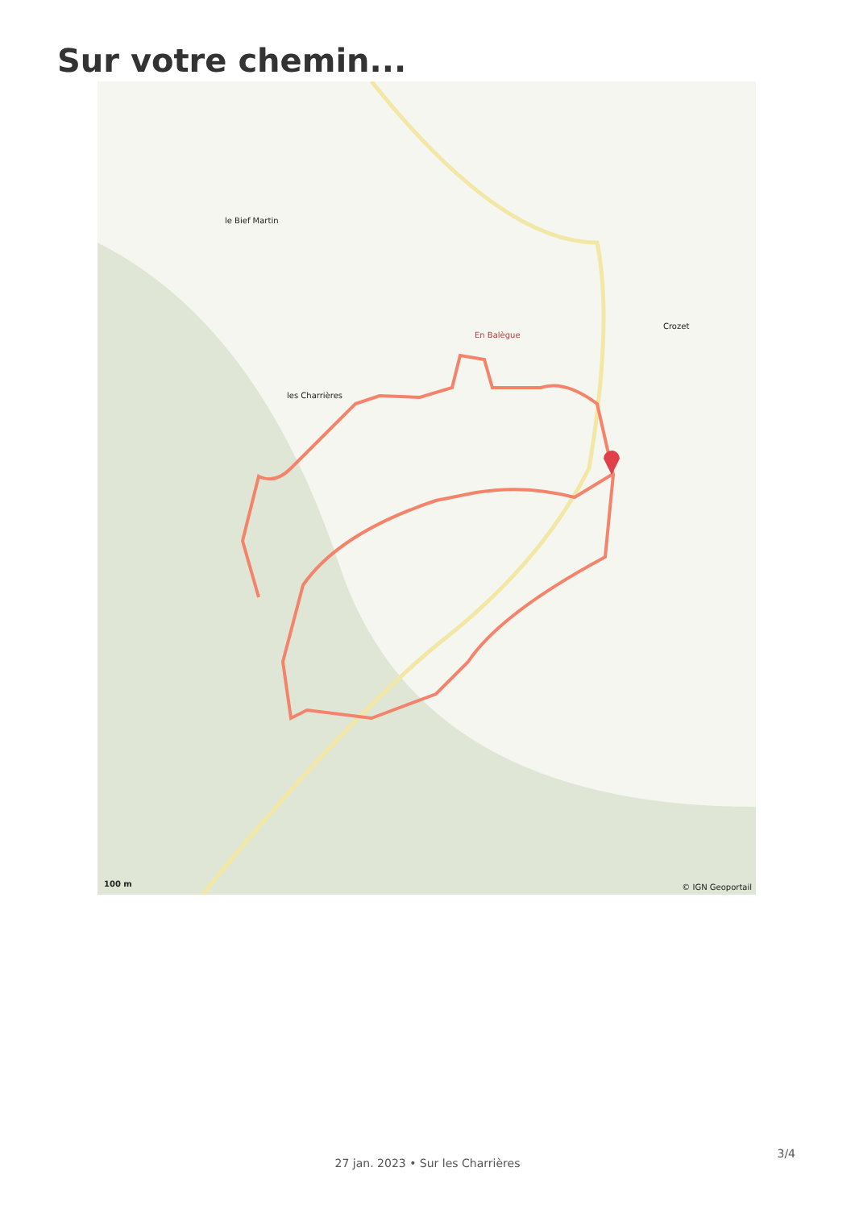Sur votre chemin...
le Bief Martin
les Charrières
En Balègue
Crozet
100 m © IGN Geoportail
27 jan. 2023 • Sur les Charrières
3/4